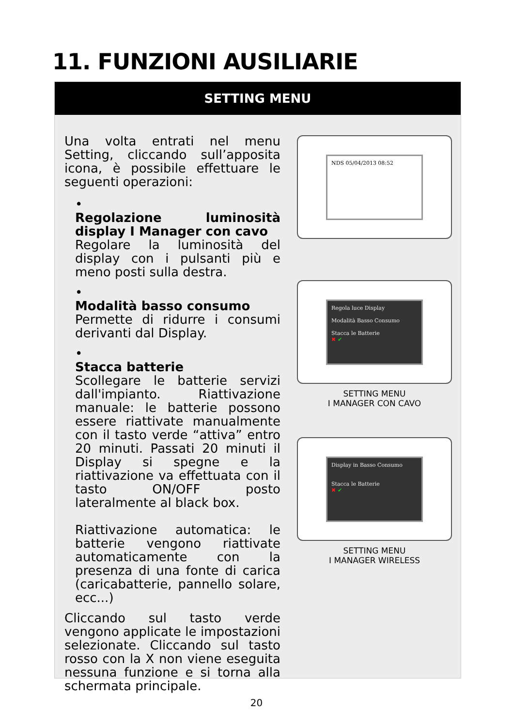11. FUNZIONI AUSILIARIE
SETTING MENU
Una volta entrati nel menu Setting, cliccando sull’apposita icona, è possibile effettuare le seguenti operazioni:
•
Regolazione luminosità display I Manager con cavo
Regolare la luminosità del display con i pulsanti più e meno posti sulla destra.
•
Modalità basso consumo
Permette di ridurre i consumi derivanti dal Display.
•
Stacca batterie
Scollegare le batterie servizi dall'impianto. Riattivazione manuale: le batterie possono essere riattivate manualmente con il tasto verde “attiva” entro 20 minuti. Passati 20 minuti il Display si spegne e la riattivazione va effettuata con il tasto ON/OFF posto lateralmente al black box.
Riattivazione automatica: le batterie vengono riattivate automaticamente con la presenza di una fonte di carica (caricabatterie, pannello solare, ecc...)
Cliccando sul tasto verde vengono applicate le impostazioni selezionate. Cliccando sul tasto rosso con la X non viene eseguita nessuna funzione e si torna alla schermata principale.
NDS 05/04/2013 08:52
Regola luce Display
Modalità Basso Consumo
Stacca le Batterie
✖ ✔
SETTING MENU
I MANAGER CON CAVO
Display in Basso Consumo
Stacca le Batterie
✖ ✔
SETTING MENU
I MANAGER WIRELESS
20